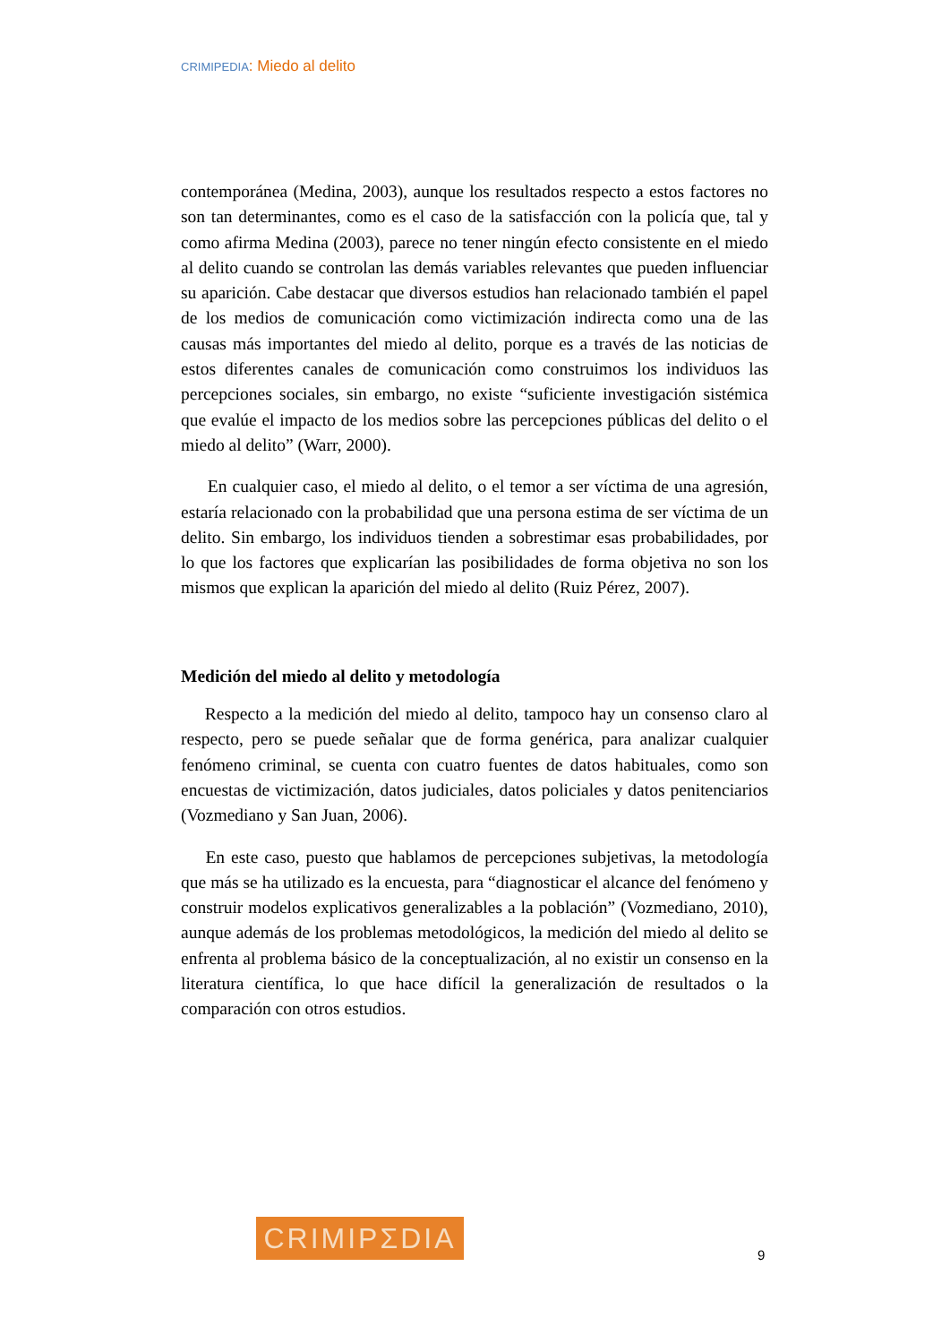CRIMIPEDIA: Miedo al delito
contemporánea (Medina, 2003), aunque los resultados respecto a estos factores no son tan determinantes, como es el caso de la satisfacción con la policía que, tal y como afirma Medina (2003), parece no tener ningún efecto consistente en el miedo al delito cuando se controlan las demás variables relevantes que pueden influenciar su aparición. Cabe destacar que diversos estudios han relacionado también el papel de los medios de comunicación como victimización indirecta como una de las causas más importantes del miedo al delito, porque es a través de las noticias de estos diferentes canales de comunicación como construimos los individuos las percepciones sociales, sin embargo, no existe “suficiente investigación sistémica que evalúe el impacto de los medios sobre las percepciones públicas del delito o el miedo al delito” (Warr, 2000).
En cualquier caso, el miedo al delito, o el temor a ser víctima de una agresión, estaría relacionado con la probabilidad que una persona estima de ser víctima de un delito. Sin embargo, los individuos tienden a sobrestimar esas probabilidades, por lo que los factores que explicarían las posibilidades de forma objetiva no son los mismos que explican la aparición del miedo al delito (Ruiz Pérez, 2007).
Medición del miedo al delito y metodología
Respecto a la medición del miedo al delito, tampoco hay un consenso claro al respecto, pero se puede señalar que de forma genérica, para analizar cualquier fenómeno criminal, se cuenta con cuatro fuentes de datos habituales, como son encuestas de victimización, datos judiciales, datos policiales y datos penitenciarios (Vozmediano y San Juan, 2006).
En este caso, puesto que hablamos de percepciones subjetivas, la metodología que más se ha utilizado es la encuesta, para “diagnosticar el alcance del fenómeno y construir modelos explicativos generalizables a la población” (Vozmediano, 2010), aunque además de los problemas metodológicos, la medición del miedo al delito se enfrenta al problema básico de la conceptualización, al no existir un consenso en la literatura científica, lo que hace difícil la generalización de resultados o la comparación con otros estudios.
CRIMIPΣDIA
9